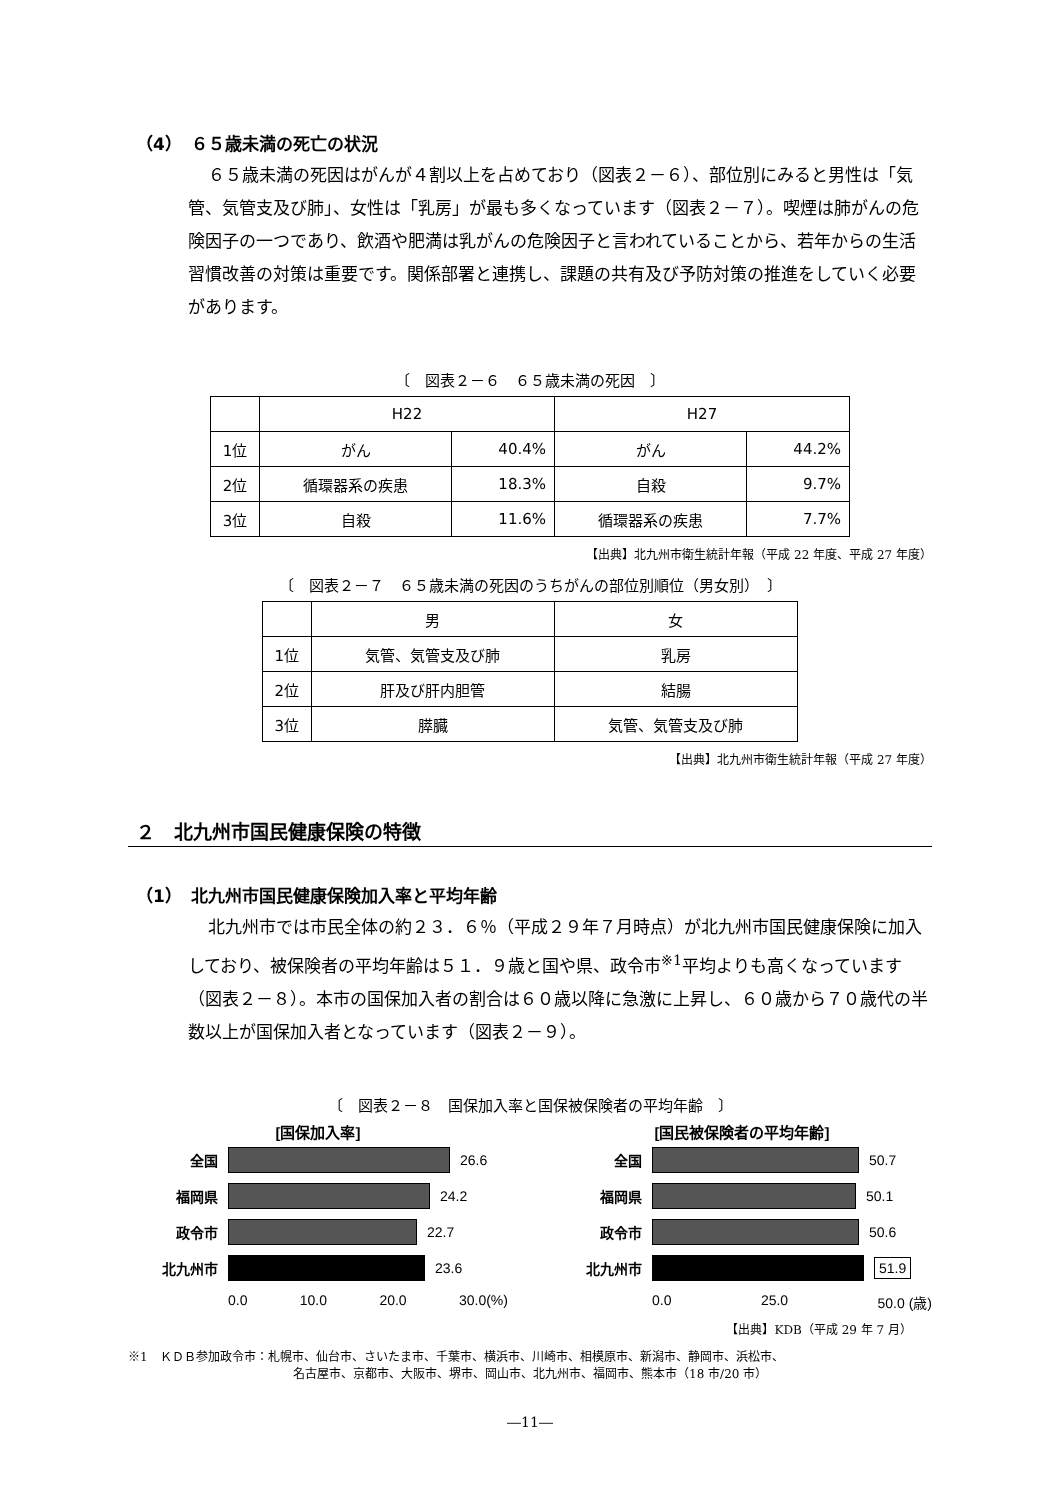（4）　６５歳未満の死亡の状況
６５歳未満の死因はがんが４割以上を占めており（図表２－６）、部位別にみると男性は「気管、気管支及び肺」、女性は「乳房」が最も多くなっています（図表２－７）。喫煙は肺がんの危険因子の一つであり、飲酒や肥満は乳がんの危険因子と言われていることから、若年からの生活習慣改善の対策は重要です。関係部署と連携し、課題の共有及び予防対策の推進をしていく必要があります。
〔　図表２－６　６５歳未満の死因　〕
| | H22 | | H27 | |
| --- | --- | --- | --- | --- |
| 1位 | がん | 40.4% | がん | 44.2% |
| 2位 | 循環器系の疾患 | 18.3% | 自殺 | 9.7% |
| 3位 | 自殺 | 11.6% | 循環器系の疾患 | 7.7% |
【出典】北九州市衛生統計年報（平成 22 年度、平成 27 年度）
〔　図表２－７　６５歳未満の死因のうちがんの部位別順位（男女別）　〕
| | 男 | 女 |
| --- | --- | --- |
| 1位 | 気管、気管支及び肺 | 乳房 |
| 2位 | 肝及び肝内胆管 | 結腸 |
| 3位 | 膵臓 | 気管、気管支及び肺 |
【出典】北九州市衛生統計年報（平成 27 年度）
２　北九州市国民健康保険の特徴
（1）　北九州市国民健康保険加入率と平均年齢
北九州市では市民全体の約２３．６％（平成２９年７月時点）が北九州市国民健康保険に加入しており、被保険者の平均年齢は５１．９歳と国や県、政令市<sup>※1</sup>平均よりも高くなっています（図表２－８）。本市の国保加入者の割合は６０歳以降に急激に上昇し、６０歳から７０歳代の半数以上が国保加入者となっています（図表２－９）。
〔　図表２－８　国保加入率と国保被保険者の平均年齢　〕
[国保加入率]
全国 26.6
福岡県 24.2
政令市 22.7
北九州市 23.6
0.0 10.0 20.0 30.0(%)
[国民被保険者の平均年齢]
全国 50.7
福岡県 50.1
政令市 50.6
北九州市 51.9
0.0 25.0 50.0 (歳)
【出典】KDB（平成 29 年 7 月）
※1　ＫＤＢ参加政令市：札幌市、仙台市、さいたま市、千葉市、横浜市、川崎市、相模原市、新潟市、静岡市、浜松市、
名古屋市、京都市、大阪市、堺市、岡山市、北九州市、福岡市、熊本市（18 市/20 市）
―11―